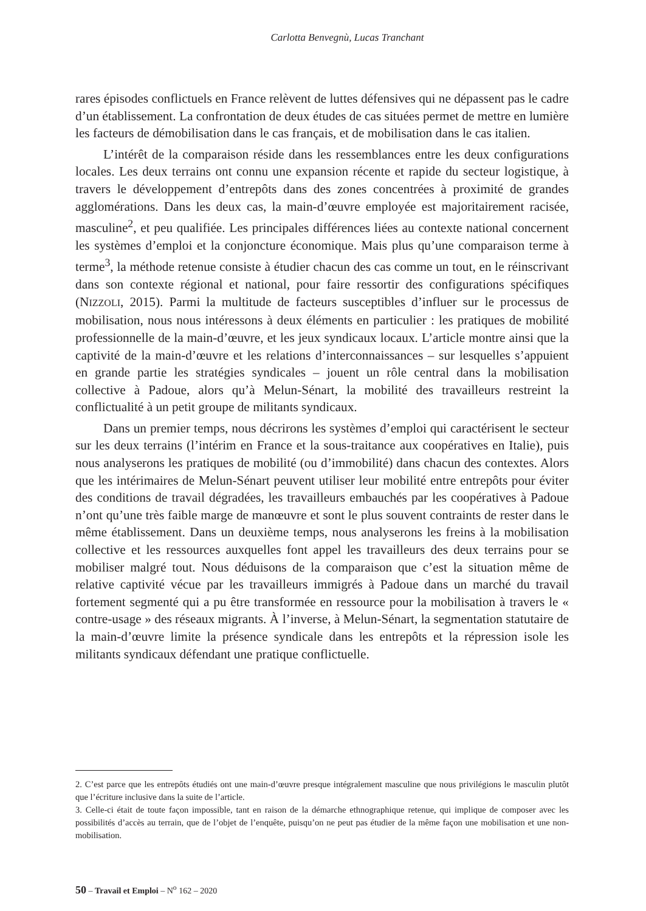Carlotta Benvegnù, Lucas Tranchant
rares épisodes conflictuels en France relèvent de luttes défensives qui ne dépassent pas le cadre d’un établissement. La confrontation de deux études de cas situées permet de mettre en lumière les facteurs de démobilisation dans le cas français, et de mobilisation dans le cas italien.
L’intérêt de la comparaison réside dans les ressemblances entre les deux configurations locales. Les deux terrains ont connu une expansion récente et rapide du secteur logistique, à travers le développement d’entrepôts dans des zones concentrées à proximité de grandes agglomérations. Dans les deux cas, la main-d’œuvre employée est majoritairement racisée, masculine<sup>2</sup>, et peu qualifiée. Les principales différences liées au contexte national concernent les systèmes d’emploi et la conjoncture économique. Mais plus qu’une comparaison terme à terme<sup>3</sup>, la méthode retenue consiste à étudier chacun des cas comme un tout, en le réinscrivant dans son contexte régional et national, pour faire ressortir des configurations spécifiques (NIZZOLI, 2015). Parmi la multitude de facteurs susceptibles d’influer sur le processus de mobilisation, nous nous intéressons à deux éléments en particulier : les pratiques de mobilité professionnelle de la main-d’œuvre, et les jeux syndicaux locaux. L’article montre ainsi que la captivité de la main-d’œuvre et les relations d’interconnaissances – sur lesquelles s’appuient en grande partie les stratégies syndicales – jouent un rôle central dans la mobilisation collective à Padoue, alors qu’à Melun-Sénart, la mobilité des travailleurs restreint la conflictualité à un petit groupe de militants syndicaux.
Dans un premier temps, nous décrirons les systèmes d’emploi qui caractérisent le secteur sur les deux terrains (l’intérim en France et la sous-traitance aux coopératives en Italie), puis nous analyserons les pratiques de mobilité (ou d’immobilité) dans chacun des contextes. Alors que les intérimaires de Melun-Sénart peuvent utiliser leur mobilité entre entrepôts pour éviter des conditions de travail dégradées, les travailleurs embauchés par les coopératives à Padoue n’ont qu’une très faible marge de manœuvre et sont le plus souvent contraints de rester dans le même établissement. Dans un deuxième temps, nous analyserons les freins à la mobilisation collective et les ressources auxquelles font appel les travailleurs des deux terrains pour se mobiliser malgré tout. Nous déduisons de la comparaison que c’est la situation même de relative captivité vécue par les travailleurs immigrés à Padoue dans un marché du travail fortement segmenté qui a pu être transformée en ressource pour la mobilisation à travers le « contre-usage » des réseaux migrants. À l’inverse, à Melun-Sénart, la segmentation statutaire de la main-d’œuvre limite la présence syndicale dans les entrepôts et la répression isole les militants syndicaux défendant une pratique conflictuelle.
2. C’est parce que les entrepôts étudiés ont une main-d’œuvre presque intégralement masculine que nous privilégions le masculin plutôt que l’écriture inclusive dans la suite de l’article.
3. Celle-ci était de toute façon impossible, tant en raison de la démarche ethnographique retenue, qui implique de composer avec les possibilités d’accès au terrain, que de l’objet de l’enquête, puisqu’on ne peut pas étudier de la même façon une mobilisation et une non-mobilisation.
50 – Travail et Emploi – N<sup>o</sup> 162 – 2020